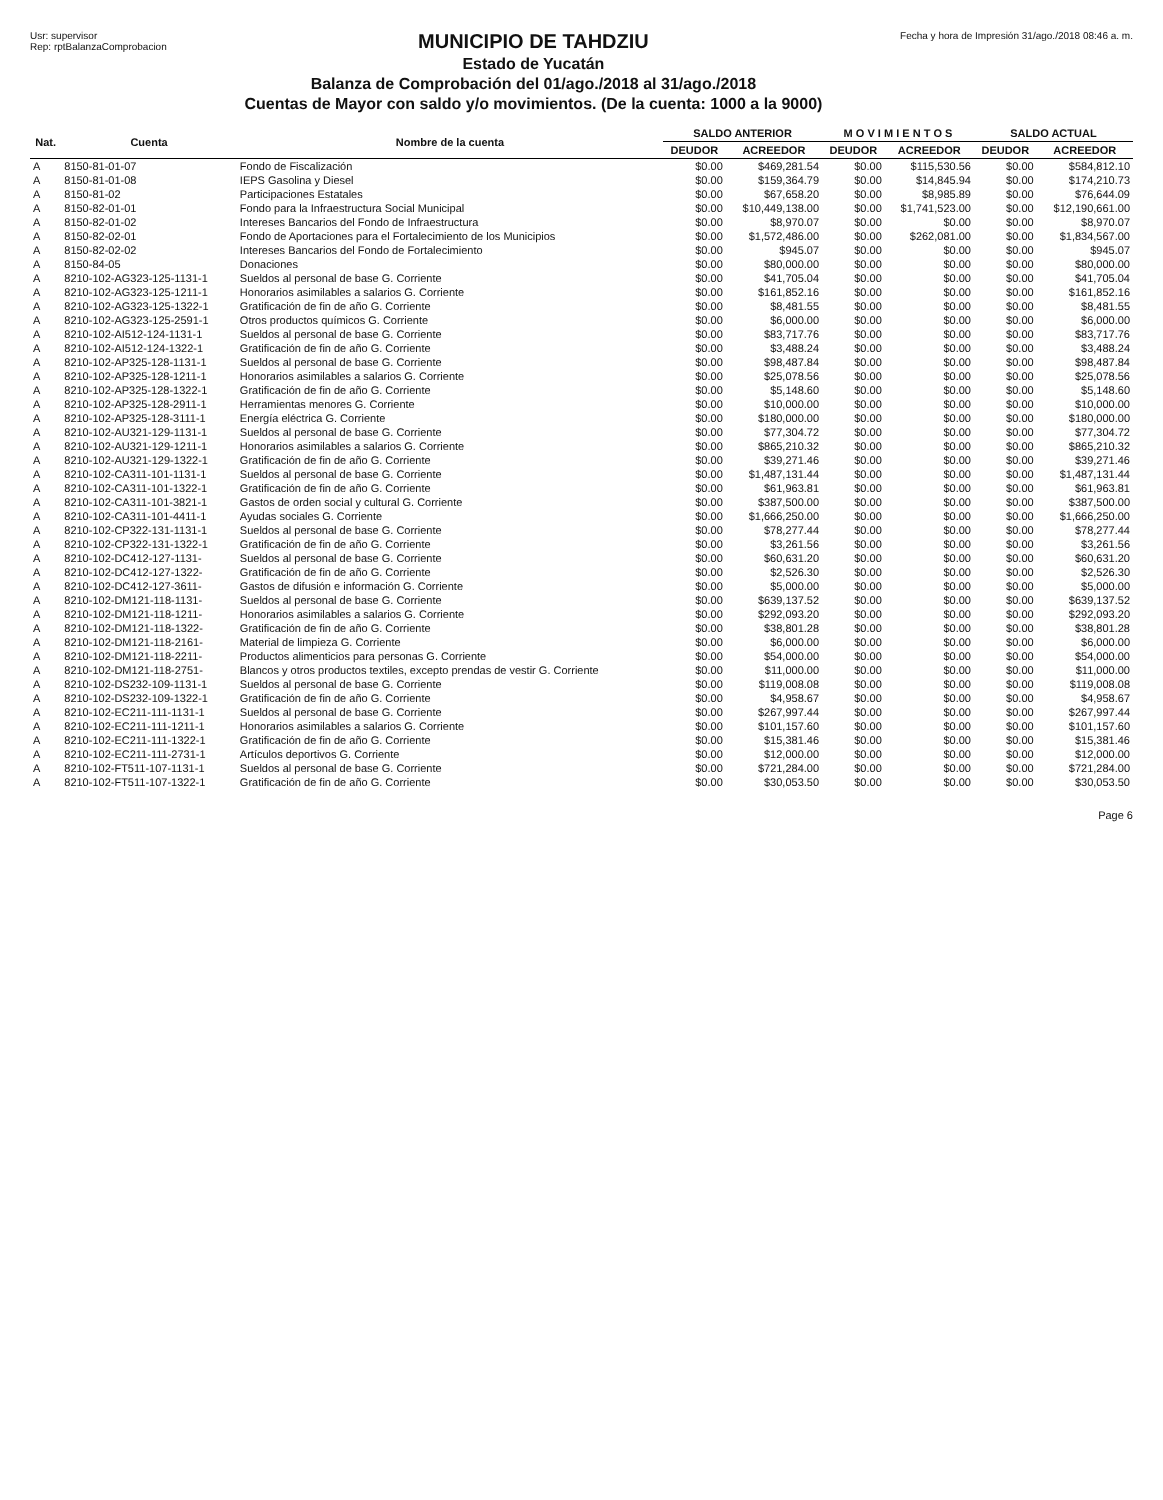Usr: supervisor
Rep: rptBalanzaComprobacion
MUNICIPIO DE TAHDZIU
Estado de Yucatán
Balanza de Comprobación del 01/ago./2018 al 31/ago./2018
Cuentas de Mayor con saldo y/o movimientos. (De la cuenta: 1000 a la 9000)
Fecha y hora de Impresión 31/ago./2018 08:46 a. m.
| Nat. | Cuenta | Nombre de la cuenta | SALDO ANTERIOR | | M O V I M I E N T O S | | SALDO ACTUAL | |
| --- | --- | --- | --- | --- | --- | --- | --- | --- |
| | | | DEUDOR | ACREEDOR | DEUDOR | ACREEDOR | DEUDOR | ACREEDOR |
| A | 8150-81-01-07 | Fondo de Fiscalización | $0.00 | $469,281.54 | $0.00 | $115,530.56 | $0.00 | $584,812.10 |
| A | 8150-81-01-08 | IEPS Gasolina y Diesel | $0.00 | $159,364.79 | $0.00 | $14,845.94 | $0.00 | $174,210.73 |
| A | 8150-81-02 | Participaciones Estatales | $0.00 | $67,658.20 | $0.00 | $8,985.89 | $0.00 | $76,644.09 |
| A | 8150-82-01-01 | Fondo para la Infraestructura Social Municipal | $0.00 | $10,449,138.00 | $0.00 | $1,741,523.00 | $0.00 | $12,190,661.00 |
| A | 8150-82-01-02 | Intereses Bancarios del Fondo de Infraestructura | $0.00 | $8,970.07 | $0.00 | $0.00 | $0.00 | $8,970.07 |
| A | 8150-82-02-01 | Fondo de Aportaciones para el Fortalecimiento de los Municipios | $0.00 | $1,572,486.00 | $0.00 | $262,081.00 | $0.00 | $1,834,567.00 |
| A | 8150-82-02-02 | Intereses Bancarios del Fondo de Fortalecimiento | $0.00 | $945.07 | $0.00 | $0.00 | $0.00 | $945.07 |
| A | 8150-84-05 | Donaciones | $0.00 | $80,000.00 | $0.00 | $0.00 | $0.00 | $80,000.00 |
| A | 8210-102-AG323-125-1131-1 | Sueldos al personal de base G. Corriente | $0.00 | $41,705.04 | $0.00 | $0.00 | $0.00 | $41,705.04 |
| A | 8210-102-AG323-125-1211-1 | Honorarios asimilables a salarios G. Corriente | $0.00 | $161,852.16 | $0.00 | $0.00 | $0.00 | $161,852.16 |
| A | 8210-102-AG323-125-1322-1 | Gratificación de fin de año G. Corriente | $0.00 | $8,481.55 | $0.00 | $0.00 | $0.00 | $8,481.55 |
| A | 8210-102-AG323-125-2591-1 | Otros productos químicos G. Corriente | $0.00 | $6,000.00 | $0.00 | $0.00 | $0.00 | $6,000.00 |
| A | 8210-102-AI512-124-1131-1 | Sueldos al personal de base G. Corriente | $0.00 | $83,717.76 | $0.00 | $0.00 | $0.00 | $83,717.76 |
| A | 8210-102-AI512-124-1322-1 | Gratificación de fin de año G. Corriente | $0.00 | $3,488.24 | $0.00 | $0.00 | $0.00 | $3,488.24 |
| A | 8210-102-AP325-128-1131-1 | Sueldos al personal de base G. Corriente | $0.00 | $98,487.84 | $0.00 | $0.00 | $0.00 | $98,487.84 |
| A | 8210-102-AP325-128-1211-1 | Honorarios asimilables a salarios G. Corriente | $0.00 | $25,078.56 | $0.00 | $0.00 | $0.00 | $25,078.56 |
| A | 8210-102-AP325-128-1322-1 | Gratificación de fin de año G. Corriente | $0.00 | $5,148.60 | $0.00 | $0.00 | $0.00 | $5,148.60 |
| A | 8210-102-AP325-128-2911-1 | Herramientas menores G. Corriente | $0.00 | $10,000.00 | $0.00 | $0.00 | $0.00 | $10,000.00 |
| A | 8210-102-AP325-128-3111-1 | Energía eléctrica G. Corriente | $0.00 | $180,000.00 | $0.00 | $0.00 | $0.00 | $180,000.00 |
| A | 8210-102-AU321-129-1131-1 | Sueldos al personal de base G. Corriente | $0.00 | $77,304.72 | $0.00 | $0.00 | $0.00 | $77,304.72 |
| A | 8210-102-AU321-129-1211-1 | Honorarios asimilables a salarios G. Corriente | $0.00 | $865,210.32 | $0.00 | $0.00 | $0.00 | $865,210.32 |
| A | 8210-102-AU321-129-1322-1 | Gratificación de fin de año G. Corriente | $0.00 | $39,271.46 | $0.00 | $0.00 | $0.00 | $39,271.46 |
| A | 8210-102-CA311-101-1131-1 | Sueldos al personal de base G. Corriente | $0.00 | $1,487,131.44 | $0.00 | $0.00 | $0.00 | $1,487,131.44 |
| A | 8210-102-CA311-101-1322-1 | Gratificación de fin de año G. Corriente | $0.00 | $61,963.81 | $0.00 | $0.00 | $0.00 | $61,963.81 |
| A | 8210-102-CA311-101-3821-1 | Gastos de orden social y cultural G. Corriente | $0.00 | $387,500.00 | $0.00 | $0.00 | $0.00 | $387,500.00 |
| A | 8210-102-CA311-101-4411-1 | Ayudas sociales G. Corriente | $0.00 | $1,666,250.00 | $0.00 | $0.00 | $0.00 | $1,666,250.00 |
| A | 8210-102-CP322-131-1131-1 | Sueldos al personal de base G. Corriente | $0.00 | $78,277.44 | $0.00 | $0.00 | $0.00 | $78,277.44 |
| A | 8210-102-CP322-131-1322-1 | Gratificación de fin de año G. Corriente | $0.00 | $3,261.56 | $0.00 | $0.00 | $0.00 | $3,261.56 |
| A | 8210-102-DC412-127-1131- | Sueldos al personal de base G. Corriente | $0.00 | $60,631.20 | $0.00 | $0.00 | $0.00 | $60,631.20 |
| A | 8210-102-DC412-127-1322- | Gratificación de fin de año G. Corriente | $0.00 | $2,526.30 | $0.00 | $0.00 | $0.00 | $2,526.30 |
| A | 8210-102-DC412-127-3611- | Gastos de difusión e información G. Corriente | $0.00 | $5,000.00 | $0.00 | $0.00 | $0.00 | $5,000.00 |
| A | 8210-102-DM121-118-1131- | Sueldos al personal de base G. Corriente | $0.00 | $639,137.52 | $0.00 | $0.00 | $0.00 | $639,137.52 |
| A | 8210-102-DM121-118-1211- | Honorarios asimilables a salarios G. Corriente | $0.00 | $292,093.20 | $0.00 | $0.00 | $0.00 | $292,093.20 |
| A | 8210-102-DM121-118-1322- | Gratificación de fin de año G. Corriente | $0.00 | $38,801.28 | $0.00 | $0.00 | $0.00 | $38,801.28 |
| A | 8210-102-DM121-118-2161- | Material de limpieza G. Corriente | $0.00 | $6,000.00 | $0.00 | $0.00 | $0.00 | $6,000.00 |
| A | 8210-102-DM121-118-2211- | Productos alimenticios para personas G. Corriente | $0.00 | $54,000.00 | $0.00 | $0.00 | $0.00 | $54,000.00 |
| A | 8210-102-DM121-118-2751- | Blancos y otros productos textiles, excepto prendas de vestir G. Corriente | $0.00 | $11,000.00 | $0.00 | $0.00 | $0.00 | $11,000.00 |
| A | 8210-102-DS232-109-1131-1 | Sueldos al personal de base G. Corriente | $0.00 | $119,008.08 | $0.00 | $0.00 | $0.00 | $119,008.08 |
| A | 8210-102-DS232-109-1322-1 | Gratificación de fin de año G. Corriente | $0.00 | $4,958.67 | $0.00 | $0.00 | $0.00 | $4,958.67 |
| A | 8210-102-EC211-111-1131-1 | Sueldos al personal de base G. Corriente | $0.00 | $267,997.44 | $0.00 | $0.00 | $0.00 | $267,997.44 |
| A | 8210-102-EC211-111-1211-1 | Honorarios asimilables a salarios G. Corriente | $0.00 | $101,157.60 | $0.00 | $0.00 | $0.00 | $101,157.60 |
| A | 8210-102-EC211-111-1322-1 | Gratificación de fin de año G. Corriente | $0.00 | $15,381.46 | $0.00 | $0.00 | $0.00 | $15,381.46 |
| A | 8210-102-EC211-111-2731-1 | Artículos deportivos G. Corriente | $0.00 | $12,000.00 | $0.00 | $0.00 | $0.00 | $12,000.00 |
| A | 8210-102-FT511-107-1131-1 | Sueldos al personal de base G. Corriente | $0.00 | $721,284.00 | $0.00 | $0.00 | $0.00 | $721,284.00 |
| A | 8210-102-FT511-107-1322-1 | Gratificación de fin de año G. Corriente | $0.00 | $30,053.50 | $0.00 | $0.00 | $0.00 | $30,053.50 |
Page 6